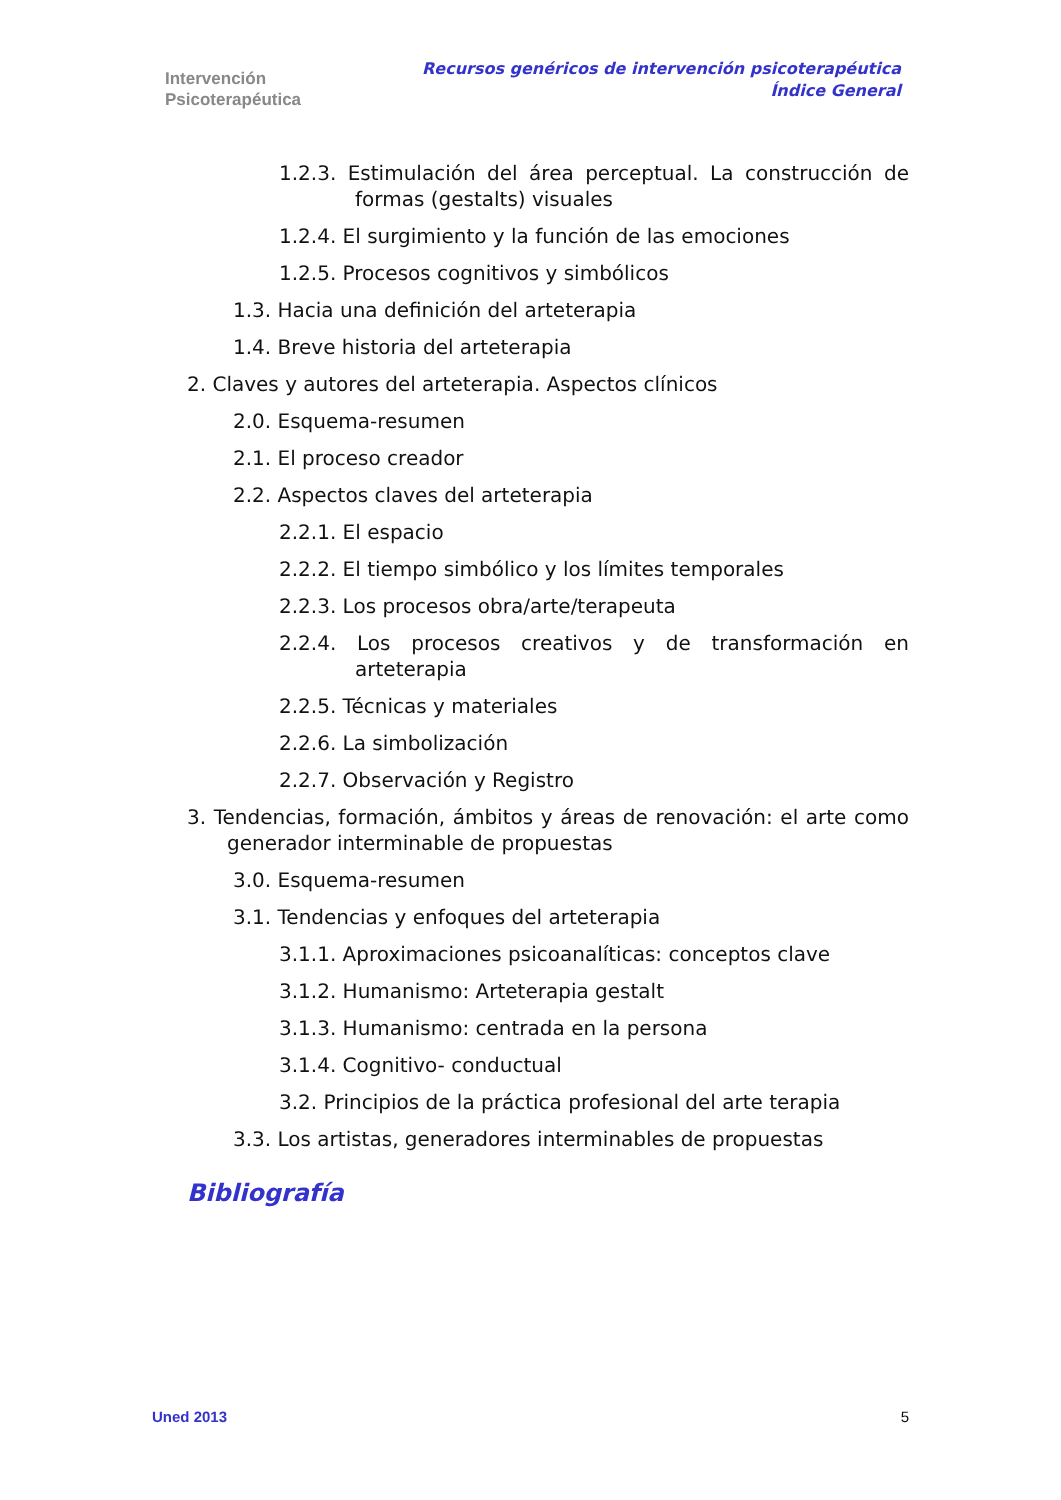Intervención
Psicoterapéutica
Recursos genéricos de intervención psicoterapéutica
Índice General
1.2.3. Estimulación del área perceptual. La construcción de formas (gestalts) visuales
1.2.4. El surgimiento y la función de las emociones
1.2.5. Procesos cognitivos y simbólicos
1.3. Hacia una definición del arteterapia
1.4. Breve historia del arteterapia
2. Claves y autores del arteterapia. Aspectos clínicos
2.0. Esquema-resumen
2.1. El proceso creador
2.2. Aspectos claves del arteterapia
2.2.1. El espacio
2.2.2. El tiempo simbólico y los límites temporales
2.2.3. Los procesos obra/arte/terapeuta
2.2.4. Los procesos creativos y de transformación en arteterapia
2.2.5. Técnicas y materiales
2.2.6. La simbolización
2.2.7. Observación y Registro
3. Tendencias, formación, ámbitos y áreas de renovación: el arte como generador interminable de propuestas
3.0. Esquema-resumen
3.1. Tendencias y enfoques del arteterapia
3.1.1. Aproximaciones psicoanalíticas: conceptos clave
3.1.2. Humanismo: Arteterapia gestalt
3.1.3. Humanismo: centrada en la persona
3.1.4. Cognitivo- conductual
3.2. Principios de la práctica profesional del arte terapia
3.3. Los artistas, generadores interminables de propuestas
Bibliografía
Uned 2013 5